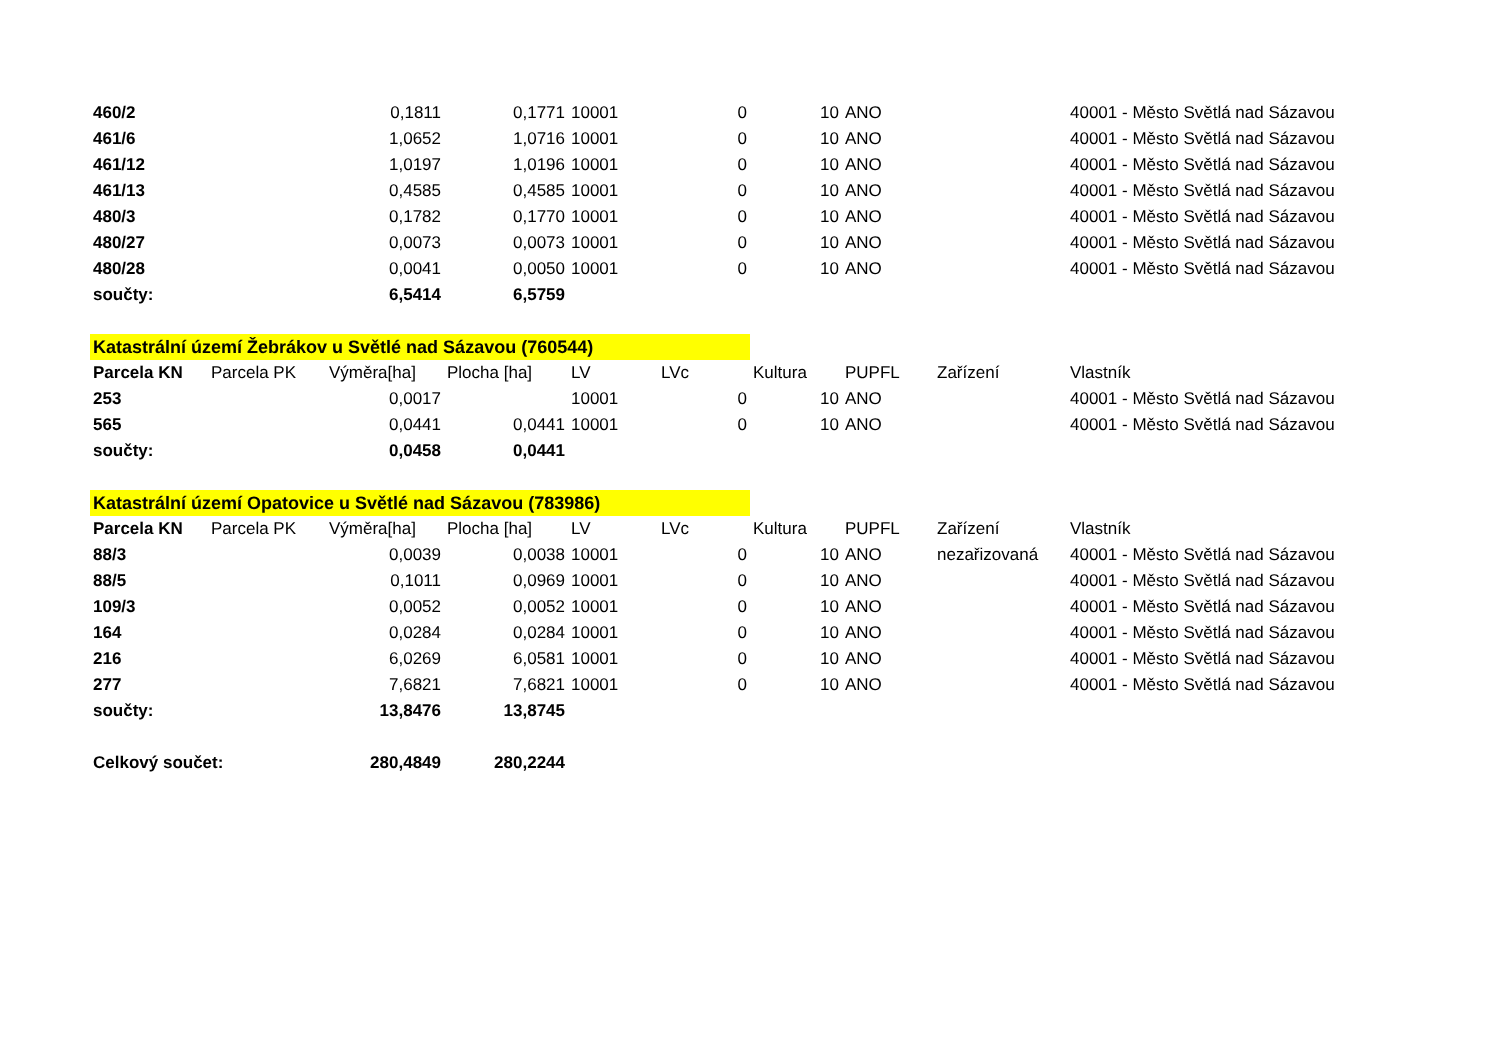| 460/2 | | 0,1811 | 0,1771 | 10001 | 0 | 10 | ANO | | 40001 - Město Světlá nad Sázavou |
| 461/6 | | 1,0652 | 1,0716 | 10001 | 0 | 10 | ANO | | 40001 - Město Světlá nad Sázavou |
| 461/12 | | 1,0197 | 1,0196 | 10001 | 0 | 10 | ANO | | 40001 - Město Světlá nad Sázavou |
| 461/13 | | 0,4585 | 0,4585 | 10001 | 0 | 10 | ANO | | 40001 - Město Světlá nad Sázavou |
| 480/3 | | 0,1782 | 0,1770 | 10001 | 0 | 10 | ANO | | 40001 - Město Světlá nad Sázavou |
| 480/27 | | 0,0073 | 0,0073 | 10001 | 0 | 10 | ANO | | 40001 - Město Světlá nad Sázavou |
| 480/28 | | 0,0041 | 0,0050 | 10001 | 0 | 10 | ANO | | 40001 - Město Světlá nad Sázavou |
| součty: | | 6,5414 | 6,5759 | | | | | | |
| Katastrální území Žebrákov u Světlé nad Sázavou (760544) | | | | | | | | | |
| Parcela KN | Parcela PK | Výměra[ha] | Plocha [ha] | LV | LVc | Kultura | PUPFL | Zařízení | Vlastník |
| 253 | | 0,0017 | | 10001 | 0 | 10 | ANO | | 40001 - Město Světlá nad Sázavou |
| 565 | | 0,0441 | 0,0441 | 10001 | 0 | 10 | ANO | | 40001 - Město Světlá nad Sázavou |
| součty: | | 0,0458 | 0,0441 | | | | | | |
| Katastrální území Opatovice u Světlé nad Sázavou (783986) | | | | | | | | | |
| Parcela KN | Parcela PK | Výměra[ha] | Plocha [ha] | LV | LVc | Kultura | PUPFL | Zařízení | Vlastník |
| 88/3 | | 0,0039 | 0,0038 | 10001 | 0 | 10 | ANO | nezařizovaná | 40001 - Město Světlá nad Sázavou |
| 88/5 | | 0,1011 | 0,0969 | 10001 | 0 | 10 | ANO | | 40001 - Město Světlá nad Sázavou |
| 109/3 | | 0,0052 | 0,0052 | 10001 | 0 | 10 | ANO | | 40001 - Město Světlá nad Sázavou |
| 164 | | 0,0284 | 0,0284 | 10001 | 0 | 10 | ANO | | 40001 - Město Světlá nad Sázavou |
| 216 | | 6,0269 | 6,0581 | 10001 | 0 | 10 | ANO | | 40001 - Město Světlá nad Sázavou |
| 277 | | 7,6821 | 7,6821 | 10001 | 0 | 10 | ANO | | 40001 - Město Světlá nad Sázavou |
| součty: | | 13,8476 | 13,8745 | | | | | | |
| Celkový součet: | | 280,4849 | 280,2244 | | | | | | |